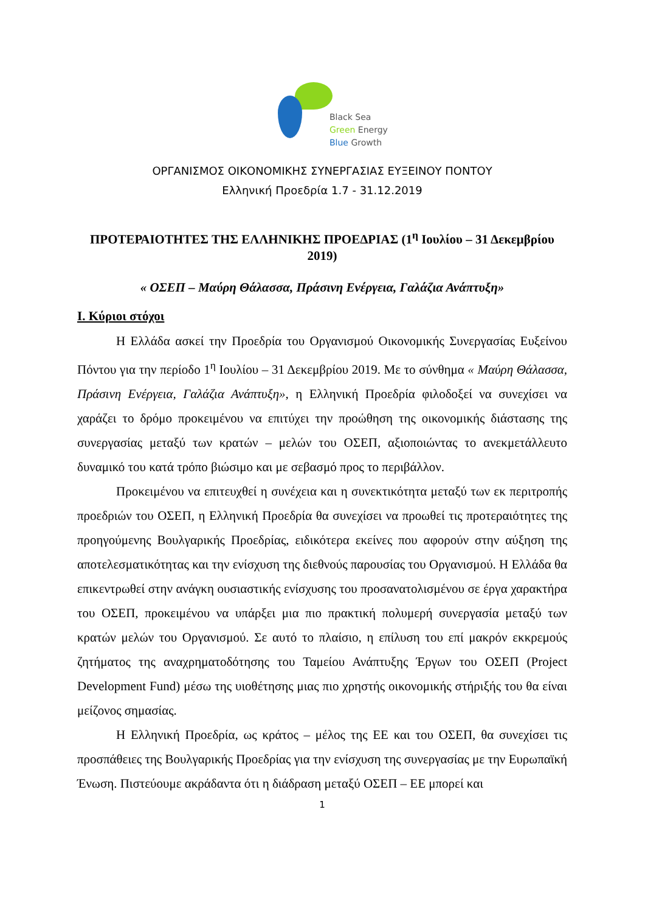Black Sea
Green Energy
Blue Growth
ΟΡΓΑΝΙΣΜΟΣ ΟΙΚΟΝΟΜΙΚΗΣ ΣΥΝΕΡΓΑΣΙΑΣ ΕΥΞΕΙΝΟΥ ΠΟΝΤΟΥ
Ελληνική Προεδρία 1.7 - 31.12.2019
ΠΡΟΤΕΡΑΙΟΤΗΤΕΣ ΤΗΣ ΕΛΛΗΝΙΚΗΣ ΠΡΟΕΔΡΙΑΣ (1<sup>η</sup> Ιουλίου – 31 Δεκεμβρίου 2019)
« ΟΣΕΠ – Μαύρη Θάλασσα, Πράσινη Ενέργεια, Γαλάζια Ανάπτυξη»
I. Κύριοι στόχοι
Η Ελλάδα ασκεί την Προεδρία του Οργανισμού Οικονομικής Συνεργασίας Ευξείνου Πόντου για την περίοδο 1<sup>η</sup> Ιουλίου – 31 Δεκεμβρίου 2019. Με το σύνθημα « Μαύρη Θάλασσα, Πράσινη Ενέργεια, Γαλάζια Ανάπτυξη», η Ελληνική Προεδρία φιλοδοξεί να συνεχίσει να χαράζει το δρόμο προκειμένου να επιτύχει την προώθηση της οικονομικής διάστασης της συνεργασίας μεταξύ των κρατών – μελών του ΟΣΕΠ, αξιοποιώντας το ανεκμετάλλευτο δυναμικό του κατά τρόπο βιώσιμο και με σεβασμό προς το περιβάλλον.
Προκειμένου να επιτευχθεί η συνέχεια και η συνεκτικότητα μεταξύ των εκ περιτροπής προεδριών του ΟΣΕΠ, η Ελληνική Προεδρία θα συνεχίσει να προωθεί τις προτεραιότητες της προηγούμενης Βουλγαρικής Προεδρίας, ειδικότερα εκείνες που αφορούν στην αύξηση της αποτελεσματικότητας και την ενίσχυση της διεθνούς παρουσίας του Οργανισμού. Η Ελλάδα θα επικεντρωθεί στην ανάγκη ουσιαστικής ενίσχυσης του προσανατολισμένου σε έργα χαρακτήρα του ΟΣΕΠ, προκειμένου να υπάρξει μια πιο πρακτική πολυμερή συνεργασία μεταξύ των κρατών μελών του Οργανισμού. Σε αυτό το πλαίσιο, η επίλυση του επί μακρόν εκκρεμούς ζητήματος της αναχρηματοδότησης του Ταμείου Ανάπτυξης Έργων του ΟΣΕΠ (Project Development Fund) μέσω της υιοθέτησης μιας πιο χρηστής οικονομικής στήριξής του θα είναι μείζονος σημασίας.
Η Ελληνική Προεδρία, ως κράτος – μέλος της ΕΕ και του ΟΣΕΠ, θα συνεχίσει τις προσπάθειες της Βουλγαρικής Προεδρίας για την ενίσχυση της συνεργασίας με την Ευρωπαϊκή Ένωση. Πιστεύουμε ακράδαντα ότι η διάδραση μεταξύ ΟΣΕΠ – ΕΕ μπορεί και
1